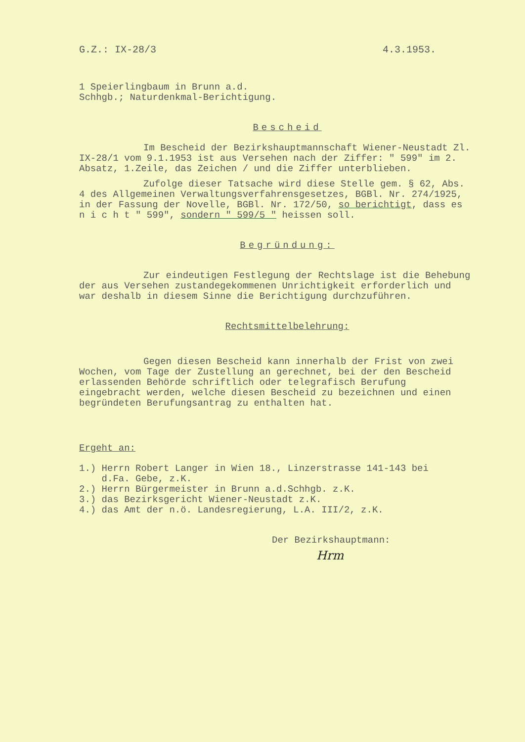G.Z.: IX-28/3 4.3.1953.
1 Speierlingbaum in Brunn a.d.
Schhgb.; Naturdenkmal-Berichtigung.
Bescheid
Im Bescheid der Bezirkshauptmannschaft Wiener-Neustadt Zl. IX-28/1 vom 9.1.1953 ist aus Versehen nach der Ziffer: " 599" im 2. Absatz, 1.Zeile, das Zeichen / und die Ziffer unterblieben.
Zufolge dieser Tatsache wird diese Stelle gem. § 62, Abs. 4 des Allgemeinen Verwaltungsverfahrensgesetzes, BGBl. Nr. 274/1925, in der Fassung der Novelle, BGBl. Nr. 172/50, so berichtigt, dass es n i c h t " 599", sondern " 599/5 " heissen soll.
Begründung:
Zur eindeutigen Festlegung der Rechtslage ist die Behebung der aus Versehen zustandegekommenen Unrichtigkeit erforderlich und war deshalb in diesem Sinne die Berichtigung durchzuführen.
Rechtsmittelbelehrung:
Gegen diesen Bescheid kann innerhalb der Frist von zwei Wochen, vom Tage der Zustellung an gerechnet, bei der den Bescheid erlassenden Behörde schriftlich oder telegrafisch Berufung eingebracht werden, welche diesen Bescheid zu bezeichnen und einen begründeten Berufungsantrag zu enthalten hat.
Ergeht an:
1.) Herrn Robert Langer in Wien 18., Linzerstrasse 141-143 bei
d.Fa. Gebe, z.K.
2.) Herrn Bürgermeister in Brunn a.d.Schhgb. z.K.
3.) das Bezirksgericht Wiener-Neustadt z.K.
4.) das Amt der n.ö. Landesregierung, L.A. III/2, z.K.
Der Bezirkshauptmann:
Hrm